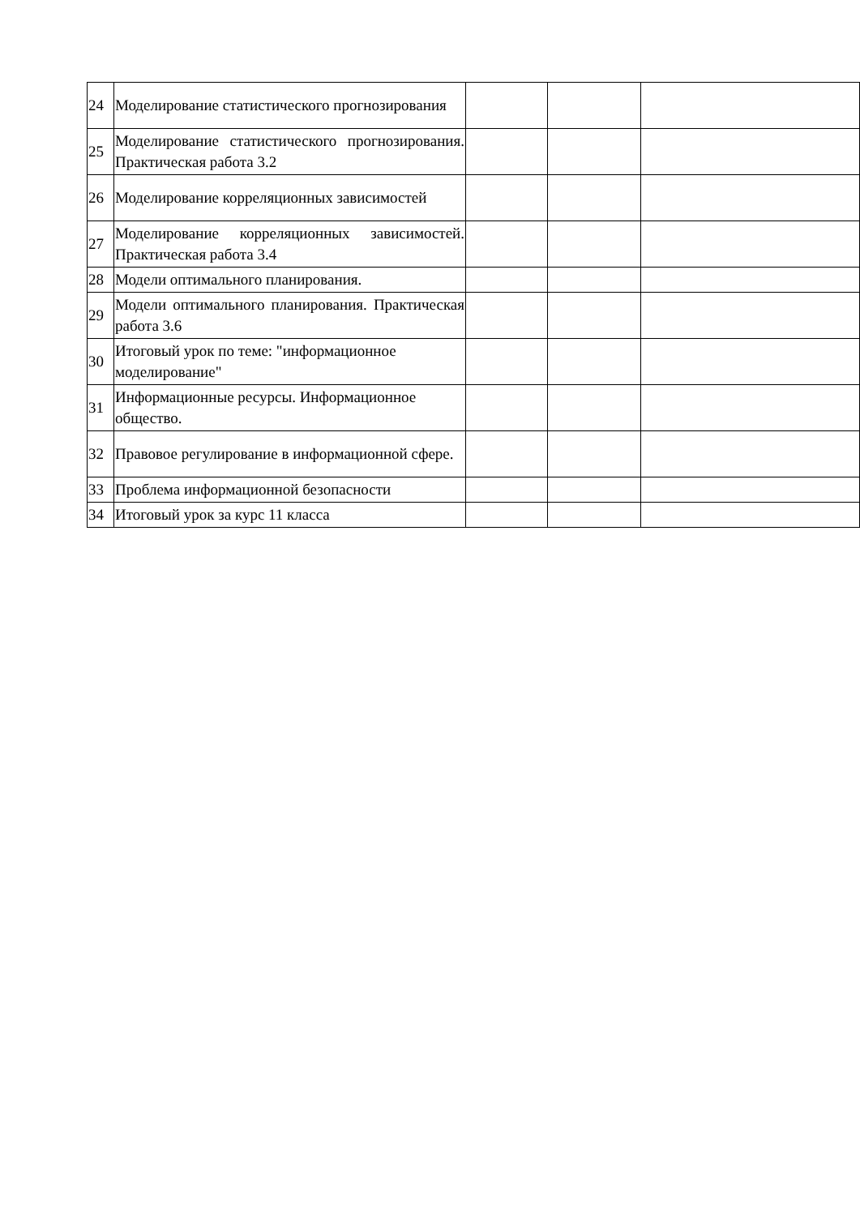| 24 | Моделирование статистического прогнозирования | | | |
| 25 | Моделирование статистического прогнозирования. Практическая работа 3.2 | | | |
| 26 | Моделирование корреляционных зависимостей | | | |
| 27 | Моделирование корреляционных зависимостей. Практическая работа 3.4 | | | |
| 28 | Модели оптимального планирования. | | | |
| 29 | Модели оптимального планирования. Практическая работа 3.6 | | | |
| 30 | Итоговый урок по теме: "информационное моделирование" | | | |
| 31 | Информационные ресурсы. Информационное общество. | | | |
| 32 | Правовое регулирование в информационной сфере. | | | |
| 33 | Проблема информационной безопасности | | | |
| 34 | Итоговый урок за курс 11 класса | | | |